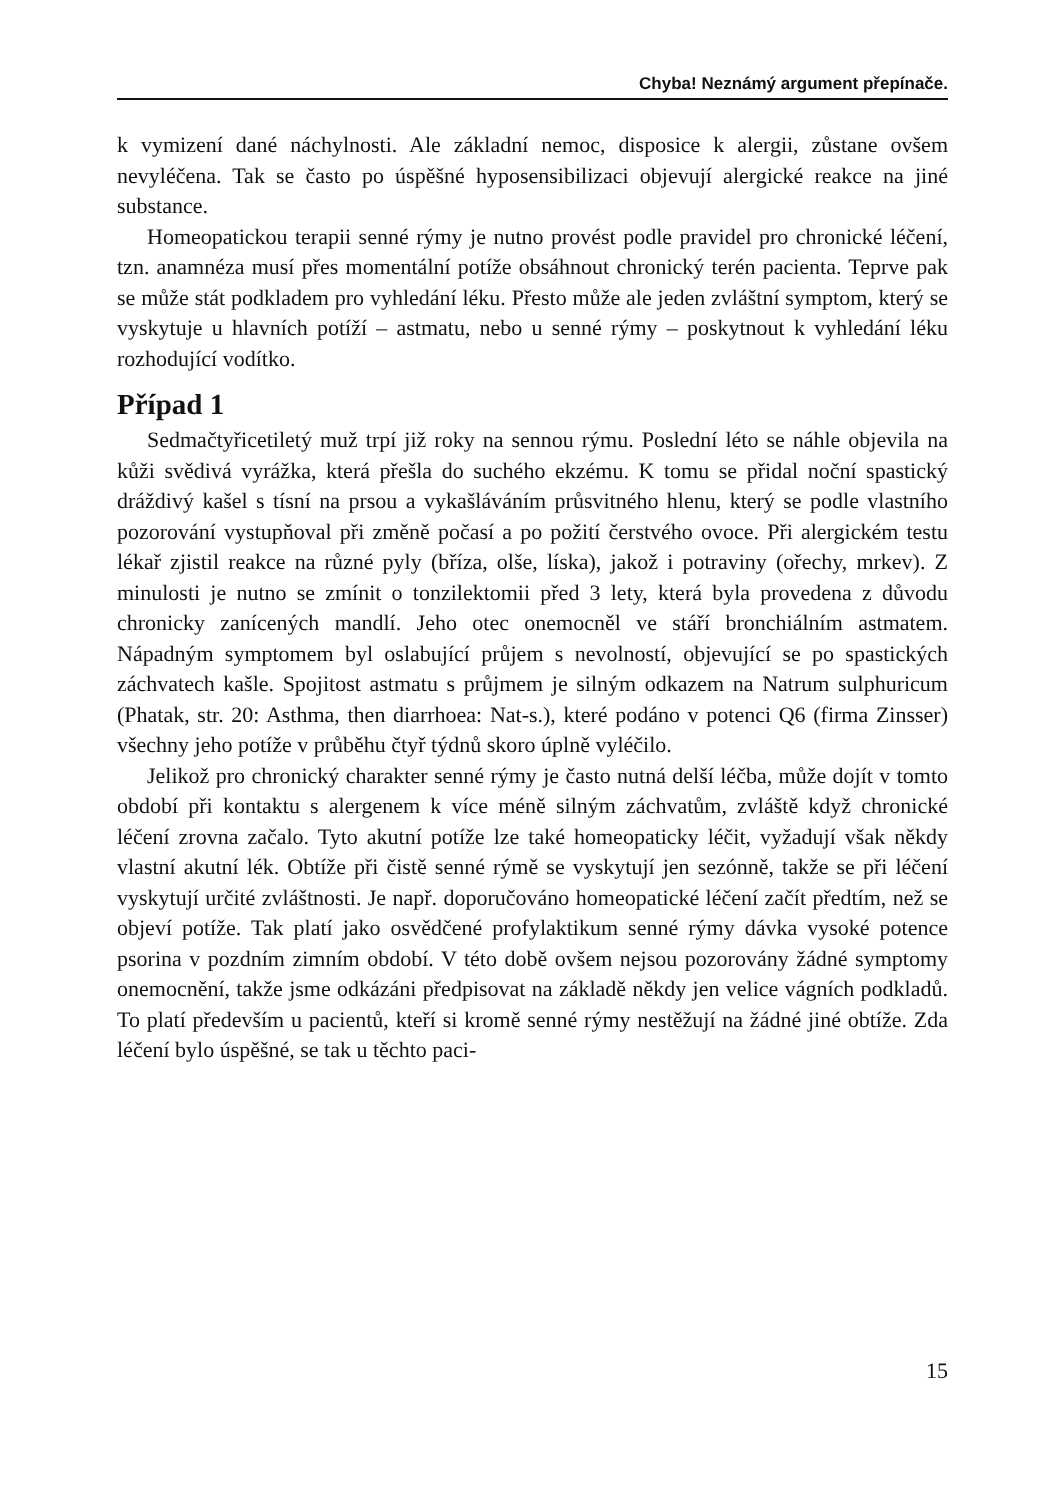Chyba! Neznámý argument přepínače.
k vymizení dané náchylnosti. Ale základní nemoc, disposice k alergii, zůstane ovšem nevyléčena. Tak se často po úspěšné hyposensibilizaci objevují alergické reakce na jiné substance.
Homeopatickou terapii senné rýmy je nutno provést podle pravidel pro chronické léčení, tzn. anamnéza musí přes momentální potíže obsáhnout chronický terén pacienta. Teprve pak se může stát podkladem pro vyhledání léku. Přesto může ale jeden zvláštní symptom, který se vyskytuje u hlavních potíží – astmatu, nebo u senné rýmy – poskytnout k vyhledání léku rozhodující vodítko.
Případ 1
Sedmačtyřicetiletý muž trpí již roky na sennou rýmu. Poslední léto se náhle objevila na kůži svědivá vyrážka, která přešla do suchého ekzému. K tomu se přidal noční spastický dráždivý kašel s tísní na prsou a vykašláváním průsvitného hlenu, který se podle vlastního pozorování vystupňoval při změně počasí a po požití čerstvého ovoce. Při alergickém testu lékař zjistil reakce na různé pyly (bříza, olše, líska), jakož i potraviny (ořechy, mrkev). Z minulosti je nutno se zmínit o tonzilektomii před 3 lety, která byla provedena z důvodu chronicky zanícených mandlí. Jeho otec onemocněl ve stáří bronchiálním astmatem. Nápadným symptomem byl oslabující průjem s nevolností, objevující se po spastických záchvatech kašle. Spojitost astmatu s průjmem je silným odkazem na Natrum sulphuricum (Phatak, str. 20: Asthma, then diarrhoea: Nat-s.), které podáno v potenci Q6 (firma Zinsser) všechny jeho potíže v průběhu čtyř týdnů skoro úplně vyléčilo.
Jelikož pro chronický charakter senné rýmy je často nutná delší léčba, může dojít v tomto období při kontaktu s alergenem k více méně silným záchvatům, zvláště když chronické léčení zrovna začalo. Tyto akutní potíže lze také homeopaticky léčit, vyžadují však někdy vlastní akutní lék. Obtíže při čistě senné rýmě se vyskytují jen sezónně, takže se při léčení vyskytují určité zvláštnosti. Je např. doporučováno homeopatické léčení začít předtím, než se objeví potíže. Tak platí jako osvědčené profylaktikum senné rýmy dávka vysoké potence psorina v pozdním zimním období. V této době ovšem nejsou pozorovány žádné symptomy onemocnění, takže jsme odkázáni předpisovat na základě někdy jen velice vágních podkladů. To platí především u pacientů, kteří si kromě senné rýmy nestěžují na žádné jiné obtíže. Zda léčení bylo úspěšné, se tak u těchto paci-
15